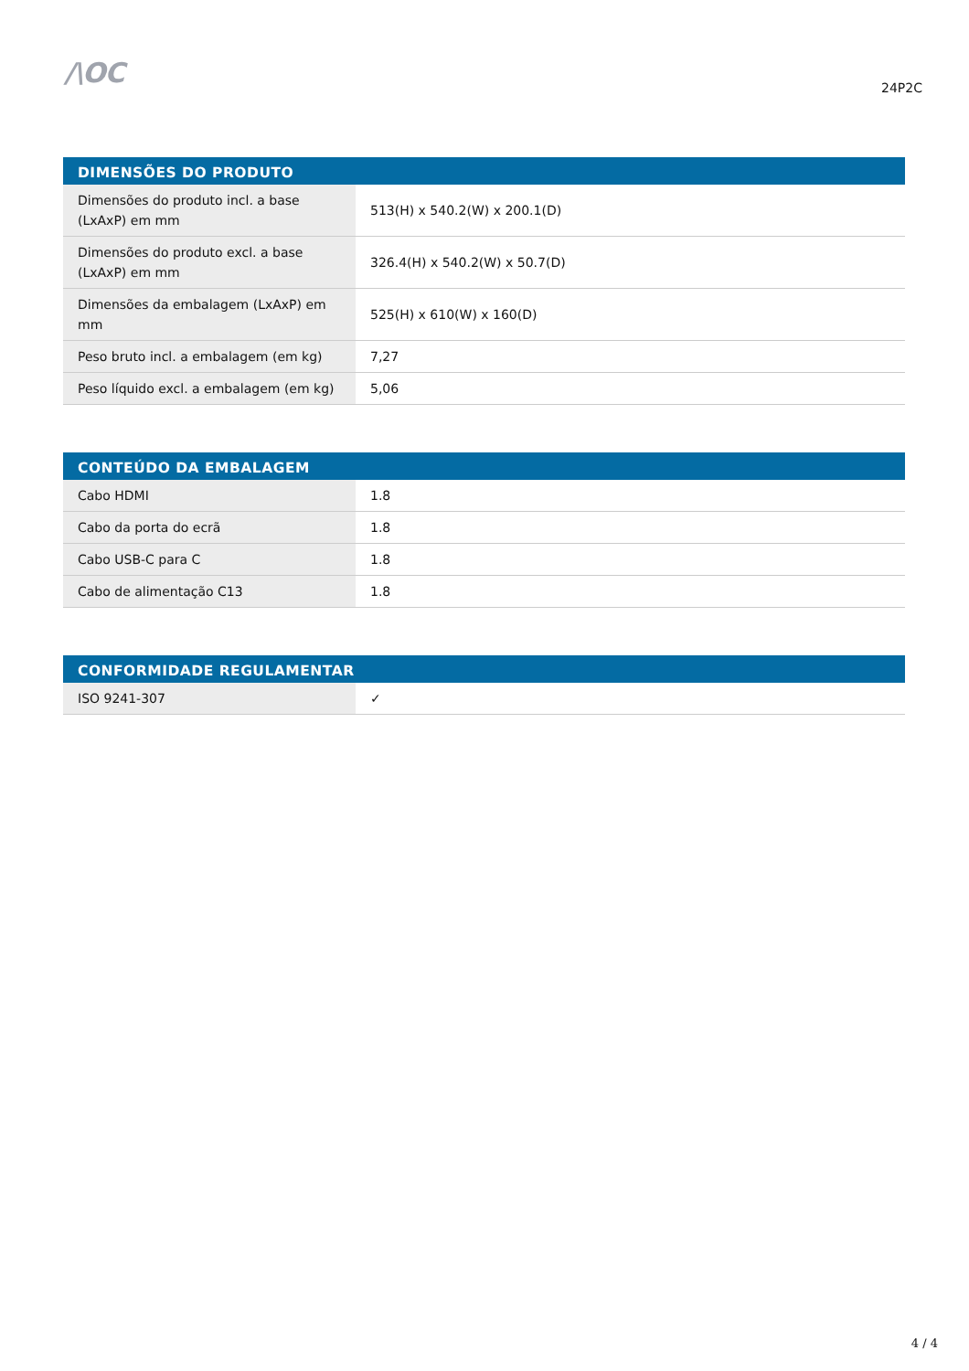/\OC
24P2C
| DIMENSÕES DO PRODUTO | |
| --- | --- |
| Dimensões do produto incl. a base (LxAxP) em mm | 513(H) x 540.2(W) x 200.1(D) |
| Dimensões do produto excl. a base (LxAxP) em mm | 326.4(H) x 540.2(W) x 50.7(D) |
| Dimensões da embalagem (LxAxP) em mm | 525(H) x 610(W) x 160(D) |
| Peso bruto incl. a embalagem (em kg) | 7,27 |
| Peso líquido excl. a embalagem (em kg) | 5,06 |
| CONTEÚDO DA EMBALAGEM | |
| --- | --- |
| Cabo HDMI | 1.8 |
| Cabo da porta do ecrã | 1.8 |
| Cabo USB-C para C | 1.8 |
| Cabo de alimentação C13 | 1.8 |
| CONFORMIDADE REGULAMENTAR | |
| --- | --- |
| ISO 9241-307 | ✓ |
4 / 4